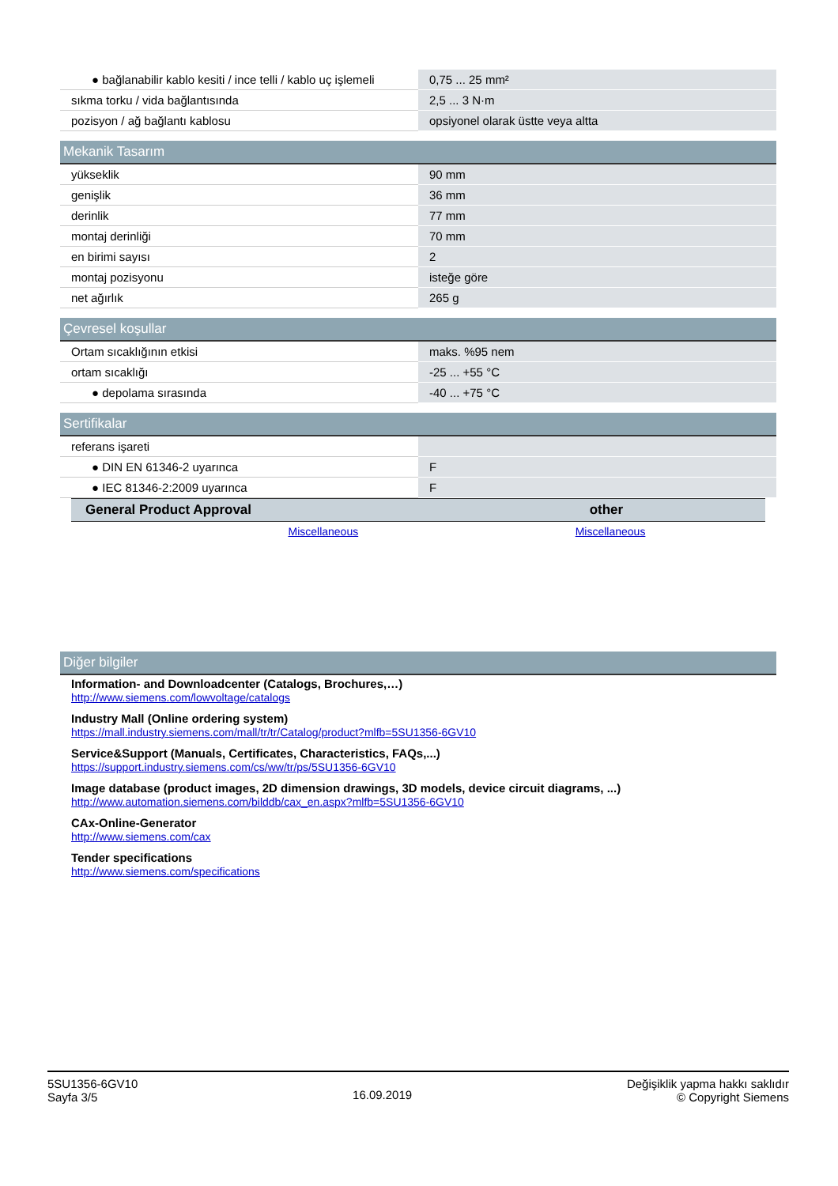| ● bağlanabilir kablo kesiti / ince telli / kablo uç işlemeli | 0,75 ... 25 mm² |
| sıkma torku / vida bağlantısında | 2,5 ... 3 N·m |
| pozisyon / ağ bağlantı kablosu | opsiyonel olarak üstte veya altta |
Mekanik Tasarım
| yükseklik | 90 mm |
| genişlik | 36 mm |
| derinlik | 77 mm |
| montaj derinliği | 70 mm |
| en birimi sayısı | 2 |
| montaj pozisyonu | isteğe göre |
| net ağırlık | 265 g |
Çevresel koşullar
| Ortam sıcaklığının etkisi | maks. %95 nem |
| ortam sıcaklığı | -25 ... +55 °C |
| ● depolama sırasında | -40 ... +75 °C |
Sertifikalar
| referans işareti | |
| ● DIN EN 61346-2 uyarınca | F |
| ● IEC 81346-2:2009 uyarınca | F |
| General Product Approval | other |
| --- | --- |
| Miscellaneous | Miscellaneous |
Diğer bilgiler
Information- and Downloadcenter (Catalogs, Brochures,…)
http://www.siemens.com/lowvoltage/catalogs
Industry Mall (Online ordering system)
https://mall.industry.siemens.com/mall/tr/tr/Catalog/product?mlfb=5SU1356-6GV10
Service&Support (Manuals, Certificates, Characteristics, FAQs,...)
https://support.industry.siemens.com/cs/ww/tr/ps/5SU1356-6GV10
Image database (product images, 2D dimension drawings, 3D models, device circuit diagrams, ...)
http://www.automation.siemens.com/bilddb/cax_en.aspx?mlfb=5SU1356-6GV10
CAx-Online-Generator
http://www.siemens.com/cax
Tender specifications
http://www.siemens.com/specifications
5SU1356-6GV10
Sayfa 3/5
16.09.2019
Değişiklik yapma hakkı saklıdır
© Copyright Siemens